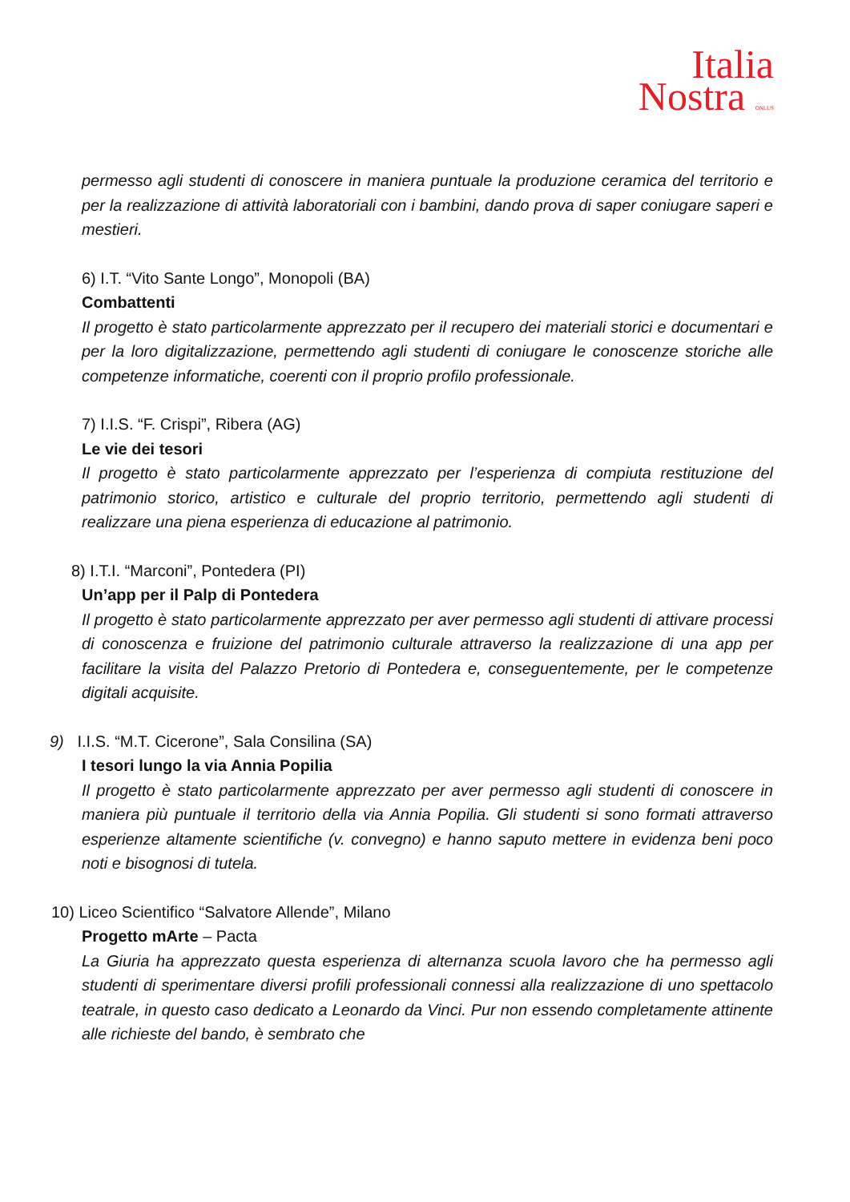Italia
Nostra ONLUS
permesso agli studenti di conoscere in maniera puntuale la produzione ceramica del territorio e per la realizzazione di attività laboratoriali con i bambini, dando prova di saper coniugare saperi e mestieri.
6) I.T. “Vito Sante Longo”, Monopoli (BA)
Combattenti
Il progetto è stato particolarmente apprezzato per il recupero dei materiali storici e documentari e per la loro digitalizzazione, permettendo agli studenti di coniugare le conoscenze storiche alle competenze informatiche, coerenti con il proprio profilo professionale.
7) I.I.S. “F. Crispi”, Ribera (AG)
Le vie dei tesori
Il progetto è stato particolarmente apprezzato per l’esperienza di compiuta restituzione del patrimonio storico, artistico e culturale del proprio territorio, permettendo agli studenti di realizzare una piena esperienza di educazione al patrimonio.
8) I.T.I. “Marconi”, Pontedera (PI)
Un’app per il Palp di Pontedera
Il progetto è stato particolarmente apprezzato per aver permesso agli studenti di attivare processi di conoscenza e fruizione del patrimonio culturale attraverso la realizzazione di una app per facilitare la visita del Palazzo Pretorio di Pontedera e, conseguentemente, per le competenze digitali acquisite.
9) I.I.S. “M.T. Cicerone”, Sala Consilina (SA)
I tesori lungo la via Annia Popilia
Il progetto è stato particolarmente apprezzato per aver permesso agli studenti di conoscere in maniera più puntuale il territorio della via Annia Popilia. Gli studenti si sono formati attraverso esperienze altamente scientifiche (v. convegno) e hanno saputo mettere in evidenza beni poco noti e bisognosi di tutela.
10) Liceo Scientifico “Salvatore Allende”, Milano
Progetto mArte – Pacta
La Giuria ha apprezzato questa esperienza di alternanza scuola lavoro che ha permesso agli studenti di sperimentare diversi profili professionali connessi alla realizzazione di uno spettacolo teatrale, in questo caso dedicato a Leonardo da Vinci. Pur non essendo completamente attinente alle richieste del bando, è sembrato che